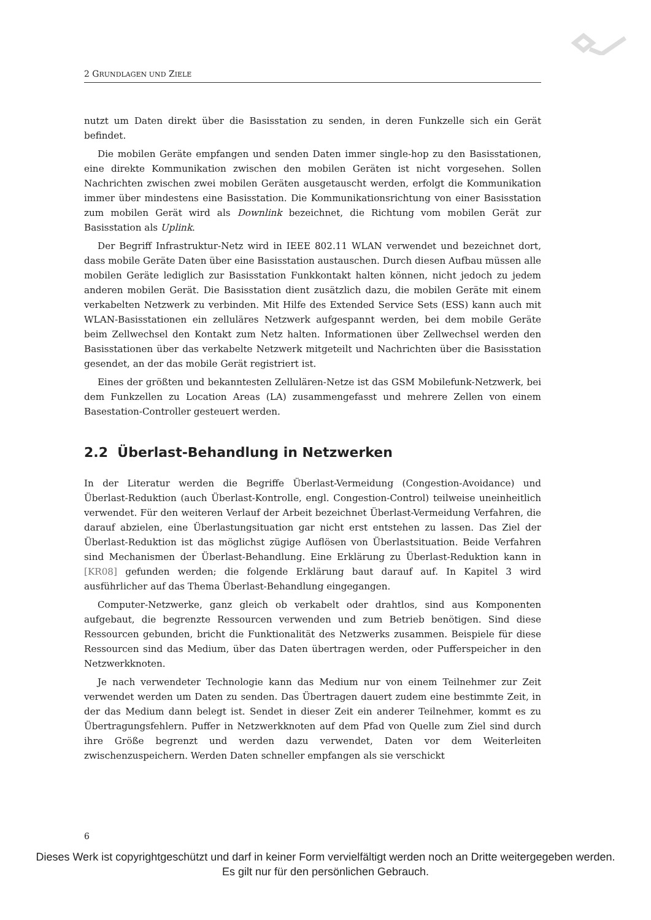2 GRUNDLAGEN UND ZIELE
nutzt um Daten direkt über die Basisstation zu senden, in deren Funkzelle sich ein Gerät befindet.
Die mobilen Geräte empfangen und senden Daten immer single-hop zu den Basisstationen, eine direkte Kommunikation zwischen den mobilen Geräten ist nicht vorgesehen. Sollen Nachrichten zwischen zwei mobilen Geräten ausgetauscht werden, erfolgt die Kommunikation immer über mindestens eine Basisstation. Die Kommunikationsrichtung von einer Basisstation zum mobilen Gerät wird als Downlink bezeichnet, die Richtung vom mobilen Gerät zur Basisstation als Uplink.
Der Begriff Infrastruktur-Netz wird in IEEE 802.11 WLAN verwendet und bezeichnet dort, dass mobile Geräte Daten über eine Basisstation austauschen. Durch diesen Aufbau müssen alle mobilen Geräte lediglich zur Basisstation Funkkontakt halten können, nicht jedoch zu jedem anderen mobilen Gerät. Die Basisstation dient zusätzlich dazu, die mobilen Geräte mit einem verkabelten Netzwerk zu verbinden. Mit Hilfe des Extended Service Sets (ESS) kann auch mit WLAN-Basisstationen ein zelluläres Netzwerk aufgespannt werden, bei dem mobile Geräte beim Zellwechsel den Kontakt zum Netz halten. Informationen über Zellwechsel werden den Basisstationen über das verkabelte Netzwerk mitgeteilt und Nachrichten über die Basisstation gesendet, an der das mobile Gerät registriert ist.
Eines der größten und bekanntesten Zellulären-Netze ist das GSM Mobilefunk-Netzwerk, bei dem Funkzellen zu Location Areas (LA) zusammengefasst und mehrere Zellen von einem Basestation-Controller gesteuert werden.
2.2 Überlast-Behandlung in Netzwerken
In der Literatur werden die Begriffe Überlast-Vermeidung (Congestion-Avoidance) und Überlast-Reduktion (auch Überlast-Kontrolle, engl. Congestion-Control) teilweise uneinheitlich verwendet. Für den weiteren Verlauf der Arbeit bezeichnet Überlast-Vermeidung Verfahren, die darauf abzielen, eine Überlastungsituation gar nicht erst entstehen zu lassen. Das Ziel der Überlast-Reduktion ist das möglichst zügige Auflösen von Überlastsituation. Beide Verfahren sind Mechanismen der Überlast-Behandlung. Eine Erklärung zu Überlast-Reduktion kann in [KR08] gefunden werden; die folgende Erklärung baut darauf auf. In Kapitel 3 wird ausführlicher auf das Thema Überlast-Behandlung eingegangen.
Computer-Netzwerke, ganz gleich ob verkabelt oder drahtlos, sind aus Komponenten aufgebaut, die begrenzte Ressourcen verwenden und zum Betrieb benötigen. Sind diese Ressourcen gebunden, bricht die Funktionalität des Netzwerks zusammen. Beispiele für diese Ressourcen sind das Medium, über das Daten übertragen werden, oder Pufferspeicher in den Netzwerkknoten.
Je nach verwendeter Technologie kann das Medium nur von einem Teilnehmer zur Zeit verwendet werden um Daten zu senden. Das Übertragen dauert zudem eine bestimmte Zeit, in der das Medium dann belegt ist. Sendet in dieser Zeit ein anderer Teilnehmer, kommt es zu Übertragungsfehlern. Puffer in Netzwerkknoten auf dem Pfad von Quelle zum Ziel sind durch ihre Größe begrenzt und werden dazu verwendet, Daten vor dem Weiterleiten zwischenzuspeichern. Werden Daten schneller empfangen als sie verschickt
6
Dieses Werk ist copyrightgeschützt und darf in keiner Form vervielfältigt werden noch an Dritte weitergegeben werden.
Es gilt nur für den persönlichen Gebrauch.